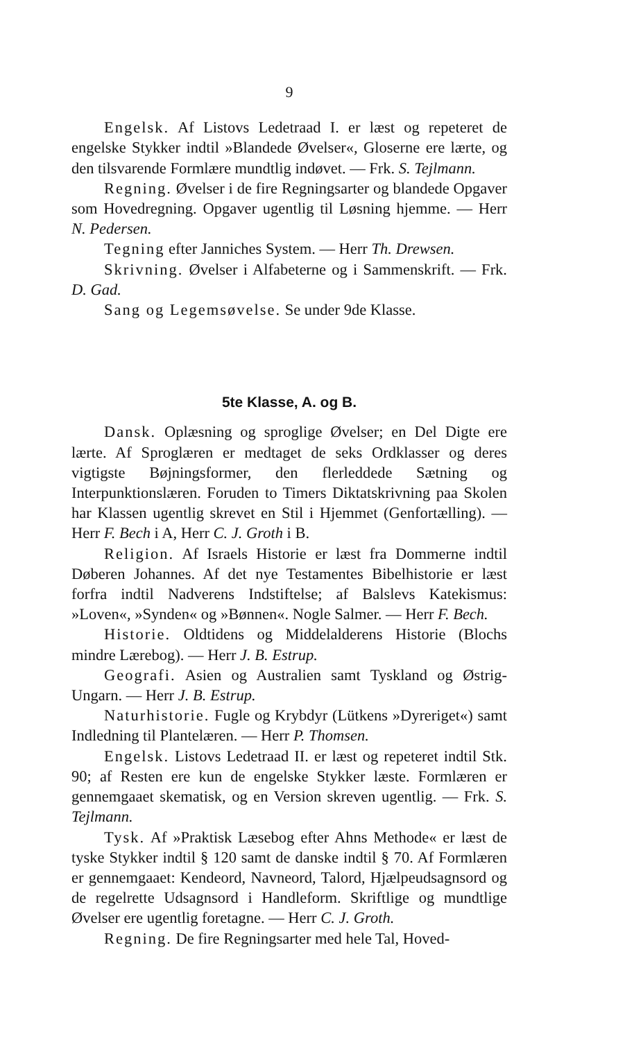9
Engelsk. Af Listovs Ledetraad I. er læst og repeteret de engelske Stykker indtil »Blandede Øvelser«, Gloserne ere lærte, og den tilsvarende Formlære mundtlig indøvet. — Frk. S. Tejlmann.
Regning. Øvelser i de fire Regningsarter og blandede Opgaver som Hovedregning. Opgaver ugentlig til Løsning hjemme. — Herr N. Pedersen.
Tegning efter Janniches System. — Herr Th. Drewsen.
Skrivning. Øvelser i Alfabeterne og i Sammenskrift. — Frk. D. Gad.
Sang og Legemsøvelse. Se under 9de Klasse.
5te Klasse, A. og B.
Dansk. Oplæsning og sproglige Øvelser; en Del Digte ere lærte. Af Sproglæren er medtaget de seks Ordklasser og deres vigtigste Bøjningsformer, den flerleddede Sætning og Interpunktionslæren. Foruden to Timers Diktatskrivning paa Skolen har Klassen ugentlig skrevet en Stil i Hjemmet (Genfortælling). — Herr F. Bech i A, Herr C. J. Groth i B.
Religion. Af Israels Historie er læst fra Dommerne indtil Døberen Johannes. Af det nye Testamentes Bibelhistorie er læst forfra indtil Nadverens Indstiftelse; af Balslevs Katekismus: »Loven«, »Synden« og »Bønnen«. Nogle Salmer. — Herr F. Bech.
Historie. Oldtidens og Middelalderens Historie (Blochs mindre Lærebog). — Herr J. B. Estrup.
Geografi. Asien og Australien samt Tyskland og Østrig-Ungarn. — Herr J. B. Estrup.
Naturhistorie. Fugle og Krybdyr (Lütkens »Dyreriget«) samt Indledning til Plantelæren. — Herr P. Thomsen.
Engelsk. Listovs Ledetraad II. er læst og repeteret indtil Stk. 90; af Resten ere kun de engelske Stykker læste. Formlæren er gennemgaaet skematisk, og en Version skreven ugentlig. — Frk. S. Tejlmann.
Tysk. Af »Praktisk Læsebog efter Ahns Methode« er læst de tyske Stykker indtil § 120 samt de danske indtil § 70. Af Formlæren er gennemgaaet: Kendeord, Navneord, Talord, Hjælpeudsagnsord og de regelrette Udsagnsord i Handleform. Skriftlige og mundtlige Øvelser ere ugentlig foretagne. — Herr C. J. Groth.
Regning. De fire Regningsarter med hele Tal, Hoved-